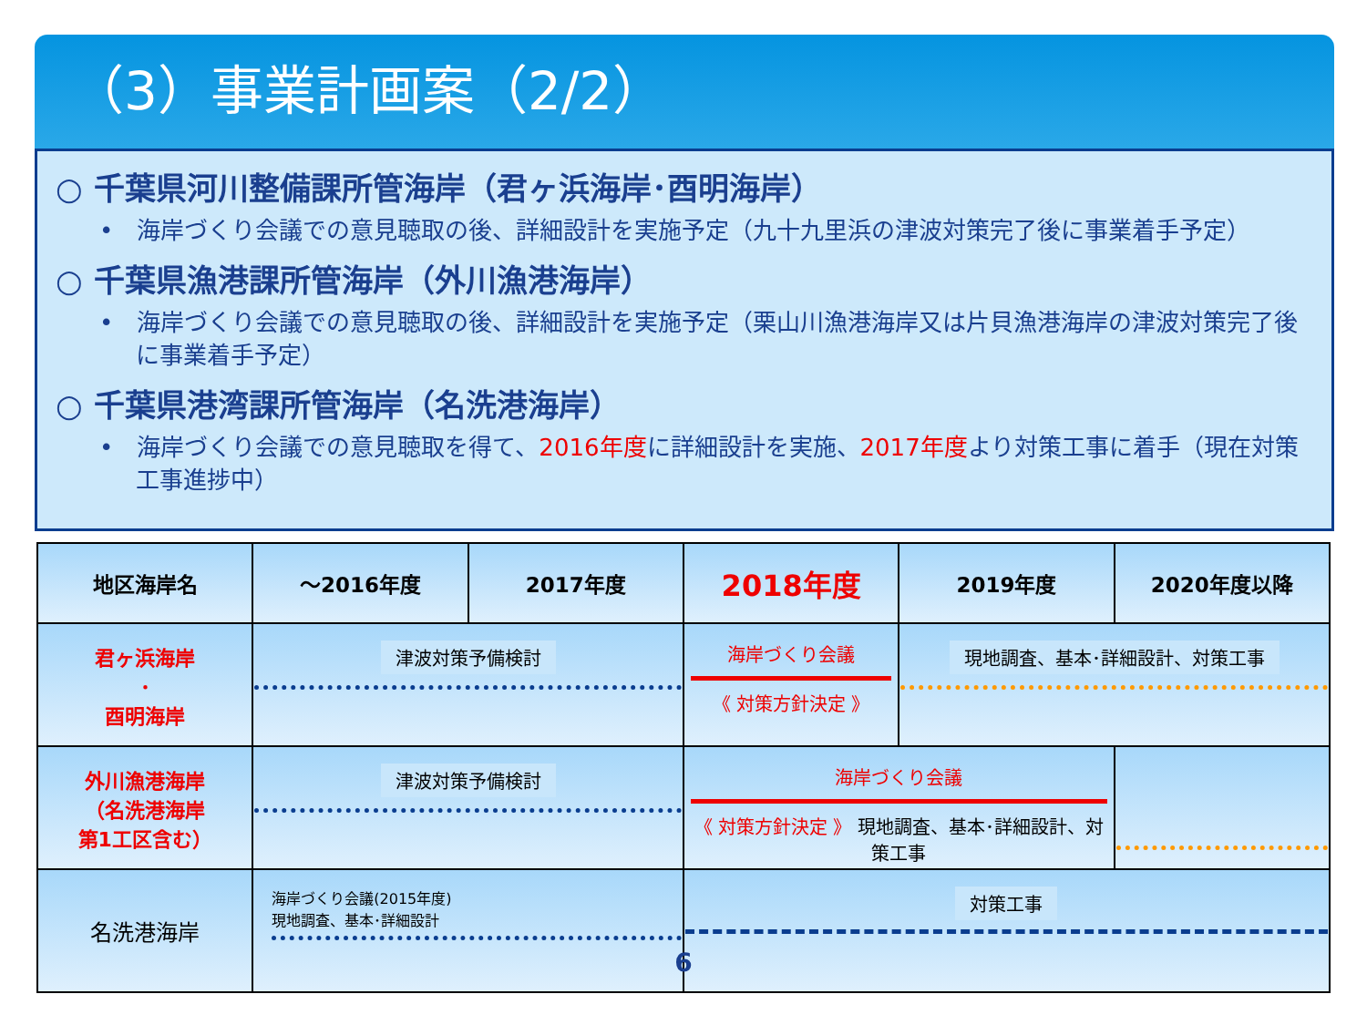（3）事業計画案（2/2）
○ 千葉県河川整備課所管海岸（君ヶ浜海岸･酉明海岸）
•　海岸づくり会議での意見聴取の後、詳細設計を実施予定（九十九里浜の津波対策完了後に事業着手予定）
○ 千葉県漁港課所管海岸（外川漁港海岸）
•　海岸づくり会議での意見聴取の後、詳細設計を実施予定（栗山川漁港海岸又は片貝漁港海岸の津波対策完了後に事業着手予定）
○ 千葉県港湾課所管海岸（名洗港海岸）
•　海岸づくり会議での意見聴取を得て、2016年度に詳細設計を実施、2017年度より対策工事に着手（現在対策工事進捗中）
| 地区海岸名 | ～2016年度 | 2017年度 | 2018年度 | 2019年度 | 2020年度以降 |
| --- | --- | --- | --- | --- | --- |
| 君ヶ浜海岸 ･ 酉明海岸 | 津波対策予備検討 | | 海岸づくり会議 《 対策方針決定 》 | 現地調査、基本･詳細設計、対策工事 | |
| 外川漁港海岸 （名洗港海岸 第1工区含む） | 津波対策予備検討 | | 海岸づくり会議 《 対策方針決定 》 現地調査、基本･詳細設計、対策工事 | | |
| 名洗港海岸 | 海岸づくり会議(2015年度) 現地調査、基本･詳細設計 | | 対策工事 | | |
6